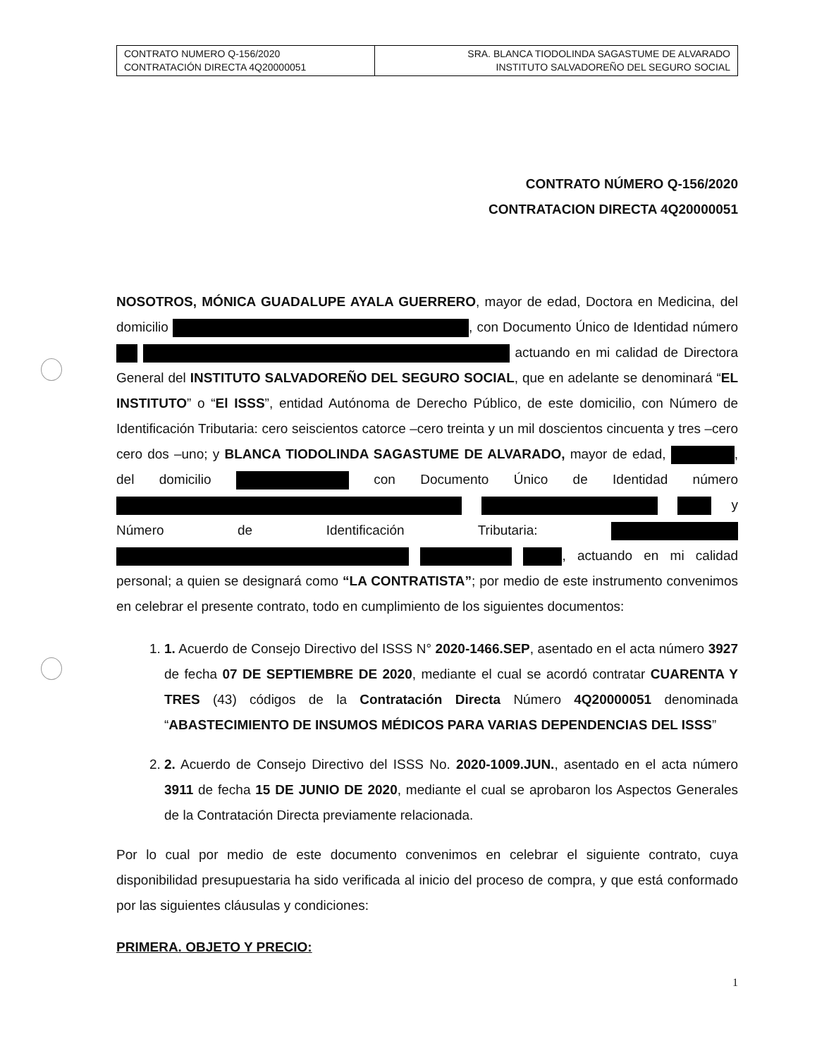| CONTRATO NUMERO Q-156/2020 CONTRATACIÓN DIRECTA 4Q20000051 | SRA. BLANCA TIODOLINDA SAGASTUME DE ALVARADO INSTITUTO SALVADOREÑO DEL SEGURO SOCIAL |
CONTRATO NÚMERO Q-156/2020
CONTRATACION DIRECTA 4Q20000051
NOSOTROS, MÓNICA GUADALUPE AYALA GUERRERO, mayor de edad, Doctora en Medicina, del domicilio , con Documento Único de Identidad número actuando en mi calidad de Directora General del INSTITUTO SALVADOREÑO DEL SEGURO SOCIAL, que en adelante se denominará “EL INSTITUTO” o “El ISSS”, entidad Autónoma de Derecho Público, de este domicilio, con Número de Identificación Tributaria: cero seiscientos catorce –cero treinta y un mil doscientos cincuenta y tres –cero cero dos –uno; y BLANCA TIODOLINDA SAGASTUME DE ALVARADO, mayor de edad, , del domicilio con Documento Único de Identidad número y Número de Identificación Tributaria: , actuando en mi calidad personal; a quien se designará como “LA CONTRATISTA”; por medio de este instrumento convenimos en celebrar el presente contrato, todo en cumplimiento de los siguientes documentos:
1. 1. Acuerdo de Consejo Directivo del ISSS N° 2020-1466.SEP, asentado en el acta número 3927 de fecha 07 DE SEPTIEMBRE DE 2020, mediante el cual se acordó contratar CUARENTA Y TRES (43) códigos de la Contratación Directa Número 4Q20000051 denominada “ABASTECIMIENTO DE INSUMOS MÉDICOS PARA VARIAS DEPENDENCIAS DEL ISSS”
2. 2. Acuerdo de Consejo Directivo del ISSS No. 2020-1009.JUN., asentado en el acta número 3911 de fecha 15 DE JUNIO DE 2020, mediante el cual se aprobaron los Aspectos Generales de la Contratación Directa previamente relacionada.
Por lo cual por medio de este documento convenimos en celebrar el siguiente contrato, cuya disponibilidad presupuestaria ha sido verificada al inicio del proceso de compra, y que está conformado por las siguientes cláusulas y condiciones:
PRIMERA. OBJETO Y PRECIO:
1